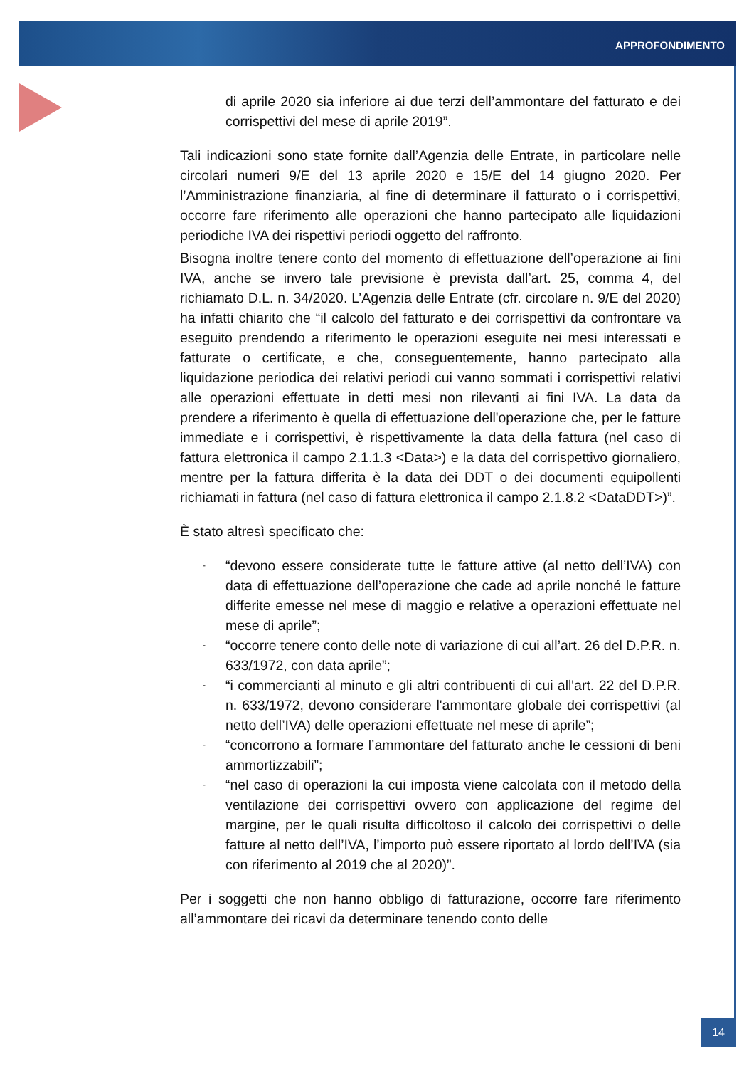APPROFONDIMENTO
di aprile 2020 sia inferiore ai due terzi dell’ammontare del fatturato e dei corrispettivi del mese di aprile 2019”.
Tali indicazioni sono state fornite dall’Agenzia delle Entrate, in particolare nelle circolari numeri 9/E del 13 aprile 2020 e 15/E del 14 giugno 2020. Per l’Amministrazione finanziaria, al fine di determinare il fatturato o i corrispettivi, occorre fare riferimento alle operazioni che hanno partecipato alle liquidazioni periodiche IVA dei rispettivi periodi oggetto del raffronto.
Bisogna inoltre tenere conto del momento di effettuazione dell’operazione ai fini IVA, anche se invero tale previsione è prevista dall’art. 25, comma 4, del richiamato D.L. n. 34/2020. L’Agenzia delle Entrate (cfr. circolare n. 9/E del 2020) ha infatti chiarito che “il calcolo del fatturato e dei corrispettivi da confrontare va eseguito prendendo a riferimento le operazioni eseguite nei mesi interessati e fatturate o certificate, e che, conseguentemente, hanno partecipato alla liquidazione periodica dei relativi periodi cui vanno sommati i corrispettivi relativi alle operazioni effettuate in detti mesi non rilevanti ai fini IVA. La data da prendere a riferimento è quella di effettuazione dell'operazione che, per le fatture immediate e i corrispettivi, è rispettivamente la data della fattura (nel caso di fattura elettronica il campo 2.1.1.3 <Data>) e la data del corrispettivo giornaliero, mentre per la fattura differita è la data dei DDT o dei documenti equipollenti richiamati in fattura (nel caso di fattura elettronica il campo 2.1.8.2 <DataDDT>)”.
È stato altresì specificato che:
- “devono essere considerate tutte le fatture attive (al netto dell’IVA) con data di effettuazione dell’operazione che cade ad aprile nonché le fatture differite emesse nel mese di maggio e relative a operazioni effettuate nel mese di aprile”;
- “occorre tenere conto delle note di variazione di cui all’art. 26 del D.P.R. n. 633/1972, con data aprile”;
- “i commercianti al minuto e gli altri contribuenti di cui all'art. 22 del D.P.R. n. 633/1972, devono considerare l'ammontare globale dei corrispettivi (al netto dell’IVA) delle operazioni effettuate nel mese di aprile”;
- “concorrono a formare l’ammontare del fatturato anche le cessioni di beni ammortizzabili”;
- “nel caso di operazioni la cui imposta viene calcolata con il metodo della ventilazione dei corrispettivi ovvero con applicazione del regime del margine, per le quali risulta difficoltoso il calcolo dei corrispettivi o delle fatture al netto dell’IVA, l’importo può essere riportato al lordo dell’IVA (sia con riferimento al 2019 che al 2020)”.
Per i soggetti che non hanno obbligo di fatturazione, occorre fare riferimento all’ammontare dei ricavi da determinare tenendo conto delle
14